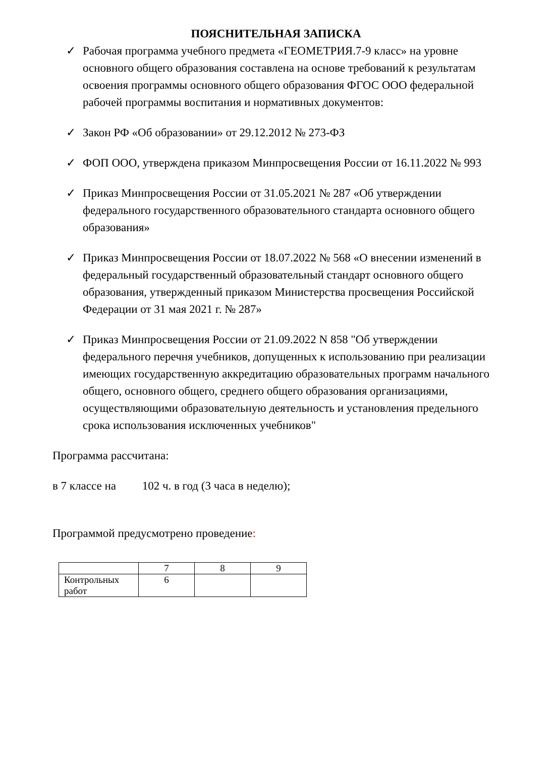ПОЯСНИТЕЛЬНАЯ ЗАПИСКА
✓ Рабочая программа учебного предмета «ГЕОМЕТРИЯ.7-9 класс» на уровне основного общего образования составлена на основе требований к результатам освоения программы основного общего образования ФГОС ООО федеральной рабочей программы воспитания и нормативных документов:
✓ Закон РФ «Об образовании» от 29.12.2012 № 273-ФЗ
✓ ФОП ООО, утверждена приказом Минпросвещения России от 16.11.2022 № 993
✓ Приказ Минпросвещения России от 31.05.2021 № 287 «Об утверждении федерального государственного образовательного стандарта основного общего образования»
✓ Приказ Минпросвещения России от 18.07.2022 № 568 «О внесении изменений в федеральный государственный образовательный стандарт основного общего образования, утвержденный приказом Министерства просвещения Российской Федерации от 31 мая 2021 г. № 287»
✓ Приказ Минпросвещения России от 21.09.2022 N 858 "Об утверждении федерального перечня учебников, допущенных к использованию при реализации имеющих государственную аккредитацию образовательных программ начального общего, основного общего, среднего общего образования организациями, осуществляющими образовательную деятельность и установления предельного срока использования исключенных учебников"
Программа рассчитана:
в 7 классе на 102 ч. в год (3 часа в неделю);
Программой предусмотрено проведение:
| | 7 | 8 | 9 |
| Контрольных работ | 6 | | |